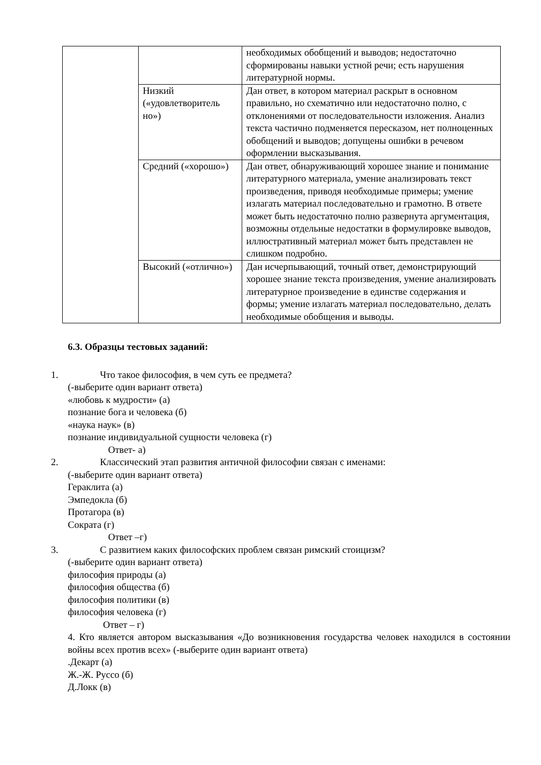| | | необходимых обобщений и выводов; недостаточно сформированы навыки устной речи; есть нарушения литературной нормы. |
| | Низкий («удовлетворитель но») | Дан ответ, в котором материал раскрыт в основном правильно, но схематично или недостаточно полно, с отклонениями от последовательности изложения. Анализ текста частично подменяется пересказом, нет полноценных обобщений и выводов; допущены ошибки в речевом оформлении высказывания. |
| | Средний («хорошо») | Дан ответ, обнаруживающий хорошее знание и понимание литературного материала, умение анализировать текст произведения, приводя необходимые примеры; умение излагать материал последовательно и грамотно. В ответе может быть недостаточно полно развернута аргументация, возможны отдельные недостатки в формулировке выводов, иллюстративный материал может быть представлен не слишком подробно. |
| | Высокий («отлично») | Дан исчерпывающий, точный ответ, демонстрирующий хорошее знание текста произведения, умение анализировать литературное произведение в единстве содержания и формы; умение излагать материал последовательно, делать необходимые обобщения и выводы. |
6.3. Образцы тестовых заданий:
1. Что такое философия, в чем суть ее предмета?
(-выберите один вариант ответа)
«любовь к мудрости» (а)
познание бога и человека (б)
«наука наук» (в)
познание индивидуальной сущности человека (г)
Ответ- а)
2. Классический этап развития античной философии связан с именами:
(-выберите один вариант ответа)
Гераклита (а)
Эмпедокла (б)
Протагора (в)
Сократа (г)
Ответ –г)
3. С развитием каких философских проблем связан римский стоицизм?
(-выберите один вариант ответа)
философия природы (а)
философия общества (б)
философия политики (в)
философия человека (г)
Ответ – г)
4. Кто является автором высказывания «До возникновения государства человек находился в состоянии войны всех против всех» (-выберите один вариант ответа)
.Декарт (а)
Ж.-Ж. Руссо (б)
Д.Локк (в)